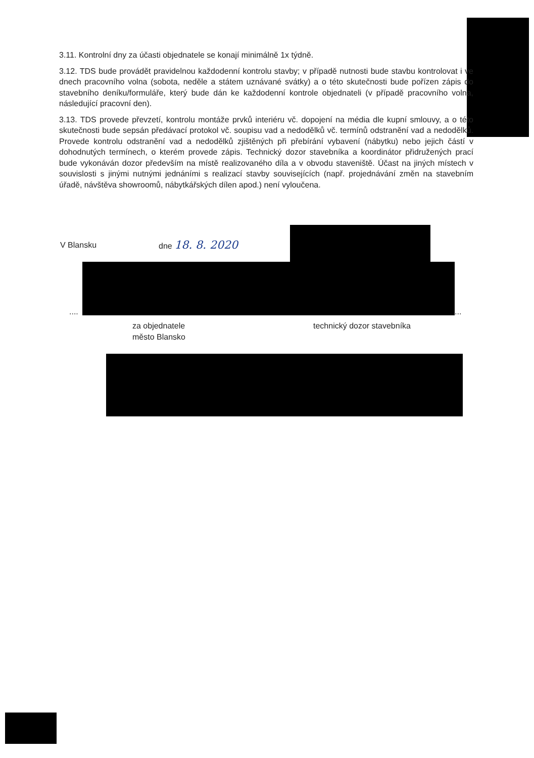3.11. Kontrolní dny za účasti objednatele se konají minimálně 1x týdně.
3.12. TDS bude provádět pravidelnou každodenní kontrolu stavby; v případě nutnosti bude stavbu kontrolovat i ve dnech pracovního volna (sobota, neděle a státem uznávané svátky) a o této skutečnosti bude pořízen zápis do stavebního deníku/formuláře, který bude dán ke každodenní kontrole objednateli (v případě pracovního volna, následující pracovní den).
3.13. TDS provede převzetí, kontrolu montáže prvků interiéru vč. dopojení na média dle kupní smlouvy, a o této skutečnosti bude sepsán předávací protokol vč. soupisu vad a nedodělků vč. termínů odstranění vad a nedodělků. Provede kontrolu odstranění vad a nedodělků zjištěných při přebírání vybavení (nábytku) nebo jejich částí v dohodnutých termínech, o kterém provede zápis. Technický dozor stavebníka a koordinátor přidružených prací bude vykonáván dozor především na místě realizovaného díla a v obvodu staveniště. Účast na jiných místech v souvislosti s jinými nutnými jednáními s realizací stavby souvisejících (např. projednávání změn na stavebním úřadě, návštěva showroomů, nábytkářských dílen apod.) není vyloučena.
V Blansku dne 18. 8. 2020
.... ...
za objednatele
město Blansko
technický dozor stavebníka